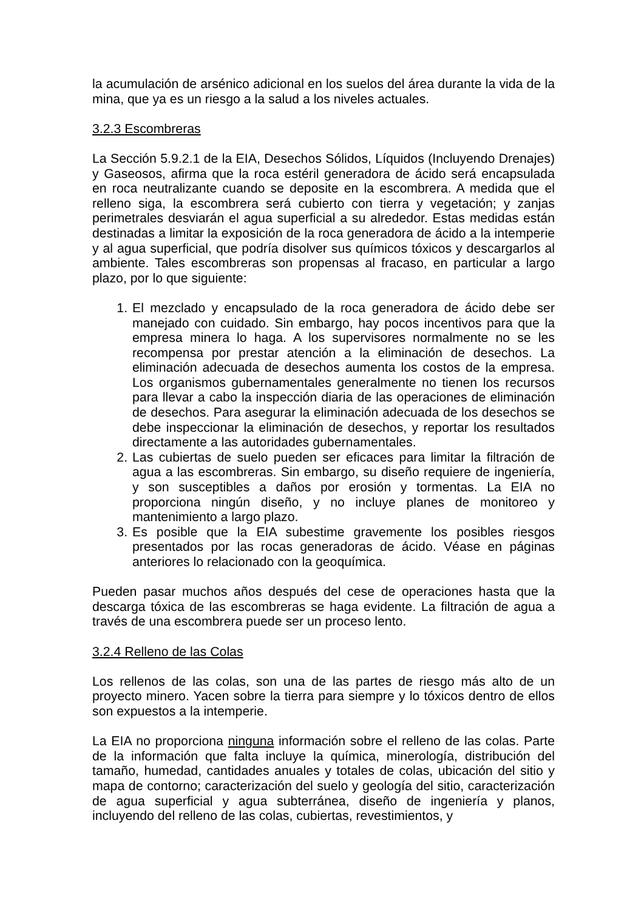la acumulación de arsénico adicional en los suelos del área durante la vida de la mina, que ya es un riesgo a la salud a los niveles actuales.
3.2.3 Escombreras
La Sección 5.9.2.1 de la EIA, Desechos Sólidos, Líquidos (Incluyendo Drenajes) y Gaseosos, afirma que la roca estéril generadora de ácido será encapsulada en roca neutralizante cuando se deposite en la escombrera. A medida que el relleno siga, la escombrera será cubierto con tierra y vegetación; y zanjas perimetrales desviarán el agua superficial a su alrededor. Estas medidas están destinadas a limitar la exposición de la roca generadora de ácido a la intemperie y al agua superficial, que podría disolver sus químicos tóxicos y descargarlos al ambiente. Tales escombreras son propensas al fracaso, en particular a largo plazo, por lo que siguiente:
1. El mezclado y encapsulado de la roca generadora de ácido debe ser manejado con cuidado. Sin embargo, hay pocos incentivos para que la empresa minera lo haga. A los supervisores normalmente no se les recompensa por prestar atención a la eliminación de desechos. La eliminación adecuada de desechos aumenta los costos de la empresa. Los organismos gubernamentales generalmente no tienen los recursos para llevar a cabo la inspección diaria de las operaciones de eliminación de desechos. Para asegurar la eliminación adecuada de los desechos se debe inspeccionar la eliminación de desechos, y reportar los resultados directamente a las autoridades gubernamentales.
2. Las cubiertas de suelo pueden ser eficaces para limitar la filtración de agua a las escombreras. Sin embargo, su diseño requiere de ingeniería, y son susceptibles a daños por erosión y tormentas. La EIA no proporciona ningún diseño, y no incluye planes de monitoreo y mantenimiento a largo plazo.
3. Es posible que la EIA subestime gravemente los posibles riesgos presentados por las rocas generadoras de ácido. Véase en páginas anteriores lo relacionado con la geoquímica.
Pueden pasar muchos años después del cese de operaciones hasta que la descarga tóxica de las escombreras se haga evidente. La filtración de agua a través de una escombrera puede ser un proceso lento.
3.2.4 Relleno de las Colas
Los rellenos de las colas, son una de las partes de riesgo más alto de un proyecto minero. Yacen sobre la tierra para siempre y lo tóxicos dentro de ellos son expuestos a la intemperie.
La EIA no proporciona ninguna información sobre el relleno de las colas. Parte de la información que falta incluye la química, minerología, distribución del tamaño, humedad, cantidades anuales y totales de colas, ubicación del sitio y mapa de contorno; caracterización del suelo y geología del sitio, caracterización de agua superficial y agua subterránea, diseño de ingeniería y planos, incluyendo del relleno de las colas, cubiertas, revestimientos, y